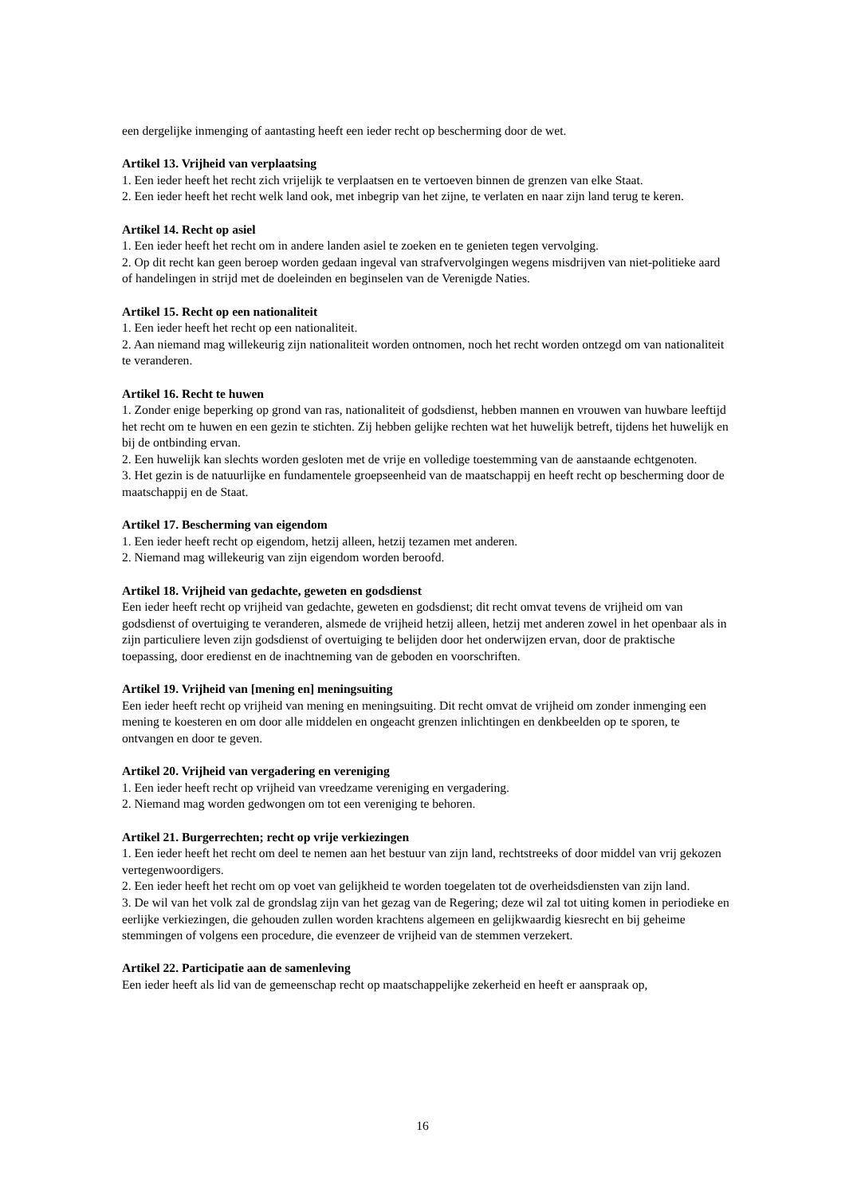een dergelijke inmenging of aantasting heeft een ieder recht op bescherming door de wet.
Artikel 13. Vrijheid van verplaatsing
1. Een ieder heeft het recht zich vrijelijk te verplaatsen en te vertoeven binnen de grenzen van elke Staat.
2. Een ieder heeft het recht welk land ook, met inbegrip van het zijne, te verlaten en naar zijn land terug te keren.
Artikel 14. Recht op asiel
1. Een ieder heeft het recht om in andere landen asiel te zoeken en te genieten tegen vervolging.
2. Op dit recht kan geen beroep worden gedaan ingeval van strafvervolgingen wegens misdrijven van niet-politieke aard of handelingen in strijd met de doeleinden en beginselen van de Verenigde Naties.
Artikel 15. Recht op een nationaliteit
1. Een ieder heeft het recht op een nationaliteit.
2. Aan niemand mag willekeurig zijn nationaliteit worden ontnomen, noch het recht worden ontzegd om van nationaliteit te veranderen.
Artikel 16. Recht te huwen
1. Zonder enige beperking op grond van ras, nationaliteit of godsdienst, hebben mannen en vrouwen van huwbare leeftijd het recht om te huwen en een gezin te stichten. Zij hebben gelijke rechten wat het huwelijk betreft, tijdens het huwelijk en bij de ontbinding ervan.
2. Een huwelijk kan slechts worden gesloten met de vrije en volledige toestemming van de aanstaande echtgenoten.
3. Het gezin is de natuurlijke en fundamentele groepseenheid van de maatschappij en heeft recht op bescherming door de maatschappij en de Staat.
Artikel 17. Bescherming van eigendom
1. Een ieder heeft recht op eigendom, hetzij alleen, hetzij tezamen met anderen.
2. Niemand mag willekeurig van zijn eigendom worden beroofd.
Artikel 18. Vrijheid van gedachte, geweten en godsdienst
Een ieder heeft recht op vrijheid van gedachte, geweten en godsdienst; dit recht omvat tevens de vrijheid om van godsdienst of overtuiging te veranderen, alsmede de vrijheid hetzij alleen, hetzij met anderen zowel in het openbaar als in zijn particuliere leven zijn godsdienst of overtuiging te belijden door het onderwijzen ervan, door de praktische toepassing, door eredienst en de inachtneming van de geboden en voorschriften.
Artikel 19. Vrijheid van [mening en] meningsuiting
Een ieder heeft recht op vrijheid van mening en meningsuiting. Dit recht omvat de vrijheid om zonder inmenging een mening te koesteren en om door alle middelen en ongeacht grenzen inlichtingen en denkbeelden op te sporen, te ontvangen en door te geven.
Artikel 20. Vrijheid van vergadering en vereniging
1. Een ieder heeft recht op vrijheid van vreedzame vereniging en vergadering.
2. Niemand mag worden gedwongen om tot een vereniging te behoren.
Artikel 21. Burgerrechten; recht op vrije verkiezingen
1. Een ieder heeft het recht om deel te nemen aan het bestuur van zijn land, rechtstreeks of door middel van vrij gekozen vertegenwoordigers.
2. Een ieder heeft het recht om op voet van gelijkheid te worden toegelaten tot de overheidsdiensten van zijn land.
3. De wil van het volk zal de grondslag zijn van het gezag van de Regering; deze wil zal tot uiting komen in periodieke en eerlijke verkiezingen, die gehouden zullen worden krachtens algemeen en gelijkwaardig kiesrecht en bij geheime stemmingen of volgens een procedure, die evenzeer de vrijheid van de stemmen verzekert.
Artikel 22. Participatie aan de samenleving
Een ieder heeft als lid van de gemeenschap recht op maatschappelijke zekerheid en heeft er aanspraak op,
16